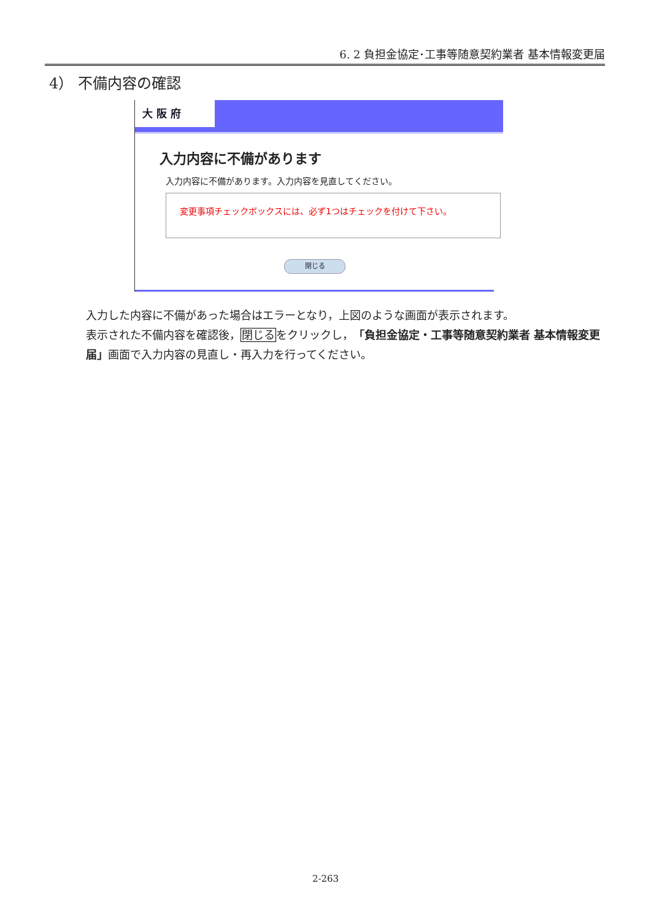6. 2 負担金協定･工事等随意契約業者 基本情報変更届
4） 不備内容の確認
大 阪 府
入力内容に不備があります
入力内容に不備があります。入力内容を見直してください。
変更事項チェックボックスには、必ず1つはチェックを付けて下さい。
閉じる
入力した内容に不備があった場合はエラーとなり，上図のような画面が表示されます。
表示された不備内容を確認後，閉じるをクリックし，「負担金協定・工事等随意契約業者 基本情報変更届」画面で入力内容の見直し・再入力を行ってください。
2-263